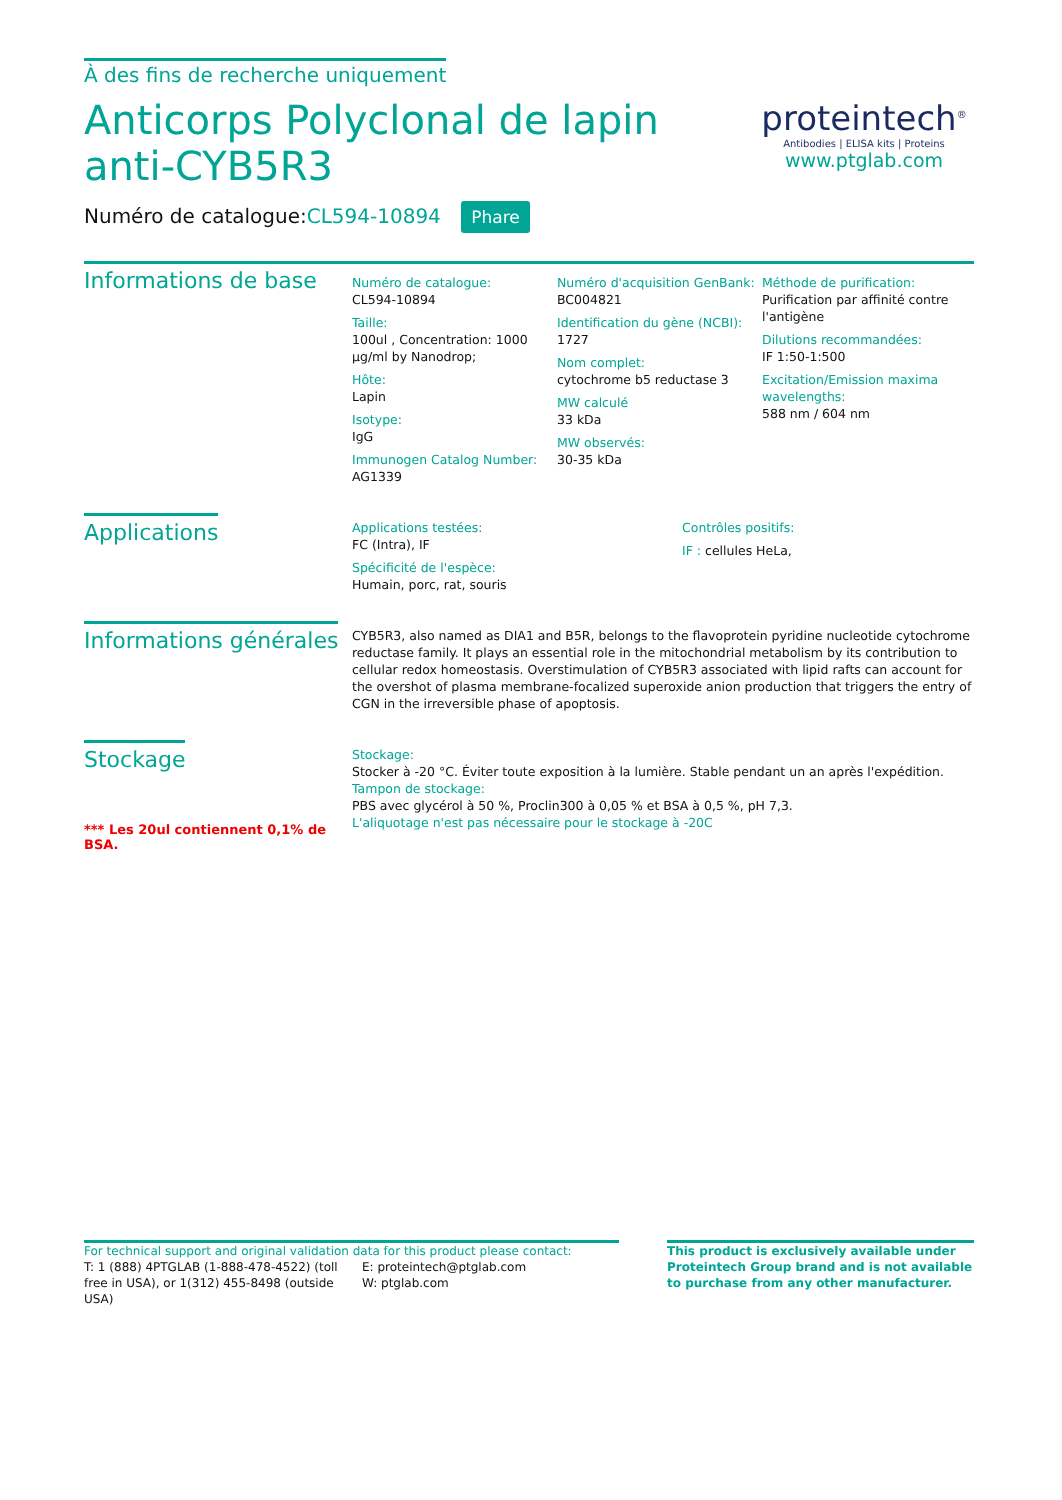À des fins de recherche uniquement
Anticorps Polyclonal de lapin anti-CYB5R3
Numéro de catalogue:CL594-10894 Phare
proteintech<sup>®</sup>
Antibodies | ELISA kits | Proteins
www.ptglab.com
Informations de base
Numéro de catalogue:
CL594-10894
Taille:
100ul , Concentration: 1000 μg/ml by Nanodrop;
Hôte:
Lapin
Isotype:
IgG
Immunogen Catalog Number:
AG1339
Numéro d'acquisition GenBank:
BC004821
Identification du gène (NCBI):
1727
Nom complet:
cytochrome b5 reductase 3
MW calculé
33 kDa
MW observés:
30-35 kDa
Méthode de purification:
Purification par affinité contre l'antigène
Dilutions recommandées:
IF 1:50-1:500
Excitation/Emission maxima wavelengths:
588 nm / 604 nm
Applications
Applications testées:
FC (Intra), IF
Spécificité de l'espèce:
Humain, porc, rat, souris
Contrôles positifs:
IF : cellules HeLa,
Informations générales
CYB5R3, also named as DIA1 and B5R, belongs to the flavoprotein pyridine nucleotide cytochrome reductase family. It plays an essential role in the mitochondrial metabolism by its contribution to cellular redox homeostasis. Overstimulation of CYB5R3 associated with lipid rafts can account for the overshot of plasma membrane-focalized superoxide anion production that triggers the entry of CGN in the irreversible phase of apoptosis.
Stockage
*** Les 20ul contiennent 0,1% de BSA.
Stockage:
Stocker à -20 °C. Éviter toute exposition à la lumière. Stable pendant un an après l'expédition.
Tampon de stockage:
PBS avec glycérol à 50 %, Proclin300 à 0,05 % et BSA à 0,5 %, pH 7,3.
L'aliquotage n'est pas nécessaire pour le stockage à -20C
For technical support and original validation data for this product please contact:
T: 1 (888) 4PTGLAB (1-888-478-4522) (toll free in USA), or 1(312) 455-8498 (outside USA)
E: proteintech@ptglab.com
W: ptglab.com
This product is exclusively available under Proteintech Group brand and is not available to purchase from any other manufacturer.